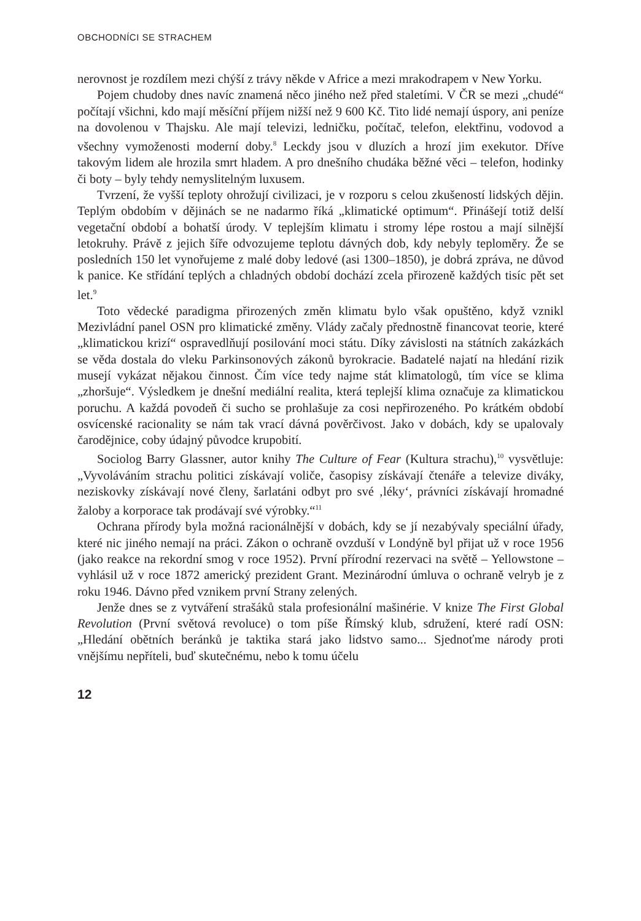OBCHODNÍCI SE STRACHEM
nerovnost je rozdílem mezi chýší z trávy někde v Africe a mezi mrakodrapem v New Yorku.
Pojem chudoby dnes navíc znamená něco jiného než před staletími. V ČR se mezi „chudé“ počítají všichni, kdo mají měsíční příjem nižší než 9 600 Kč. Tito lidé nemají úspory, ani peníze na dovolenou v Thajsku. Ale mají televizi, ledničku, počítač, telefon, elektřinu, vodovod a všechny vymoženosti moderní doby.<sup>8</sup> Leckdy jsou v dluzích a hrozí jim exekutor. Dříve takovým lidem ale hrozila smrt hladem. A pro dnešního chudáka běžné věci – telefon, hodinky či boty – byly tehdy nemyslitelným luxusem.
Tvrzení, že vyšší teploty ohrožují civilizaci, je v rozporu s celou zkušeností lidských dějin. Teplým obdobím v dějinách se ne nadarmo říká „klimatické optimum“. Přinášejí totiž delší vegetační období a bohatší úrody. V teplejším klimatu i stromy lépe rostou a mají silnější letokruhy. Právě z jejich šíře odvozujeme teplotu dávných dob, kdy nebyly teploměry. Že se posledních 150 let vynořujeme z malé doby ledové (asi 1300–1850), je dobrá zpráva, ne důvod k panice. Ke střídání teplých a chladných období dochází zcela přirozeně každých tisíc pět set let.<sup>9</sup>
Toto vědecké paradigma přirozených změn klimatu bylo však opuštěno, když vznikl Mezivládní panel OSN pro klimatické změny. Vlády začaly přednostně financovat teorie, které „klimatickou krizí“ ospravedlňují posilování moci státu. Díky závislosti na státních zakázkách se věda dostala do vleku Parkinsonových zákonů byrokracie. Badatelé najatí na hledání rizik musejí vykázat nějakou činnost. Čím více tedy najme stát klimatologů, tím více se klima „zhoršuje“. Výsledkem je dnešní mediální realita, která teplejší klima označuje za klimatickou poruchu. A každá povodeň či sucho se prohlašuje za cosi nepřirozeného. Po krátkém období osvícenské racionality se nám tak vrací dávná pověrčivost. Jako v dobách, kdy se upalovaly čarodějnice, coby údajný původce krupobití.
Sociolog Barry Glassner, autor knihy The Culture of Fear (Kultura strachu),<sup>10</sup> vysvětluje: „Vyvoláváním strachu politici získávají voliče, časopisy získávají čtenáře a televize diváky, neziskovky získávají nové členy, šarlatáni odbyt pro své ‚léky‘, právníci získávají hromadné žaloby a korporace tak prodávají své výrobky.“<sup>11</sup>
Ochrana přírody byla možná racionálnější v dobách, kdy se jí nezabývaly speciální úřady, které nic jiného nemají na práci. Zákon o ochraně ovzduší v Londýně byl přijat už v roce 1956 (jako reakce na rekordní smog v roce 1952). První přírodní rezervaci na světě – Yellowstone – vyhlásil už v roce 1872 americký prezident Grant. Mezinárodní úmluva o ochraně velryb je z roku 1946. Dávno před vznikem první Strany zelených.
Jenže dnes se z vytváření strašáků stala profesionální mašinérie. V knize The First Global Revolution (První světová revoluce) o tom píše Římský klub, sdružení, které radí OSN: „Hledání obětních beránků je taktika stará jako lidstvo samo... Sjednoťme národy proti vnějšímu nepříteli, buď skutečnému, nebo k tomu účelu
12